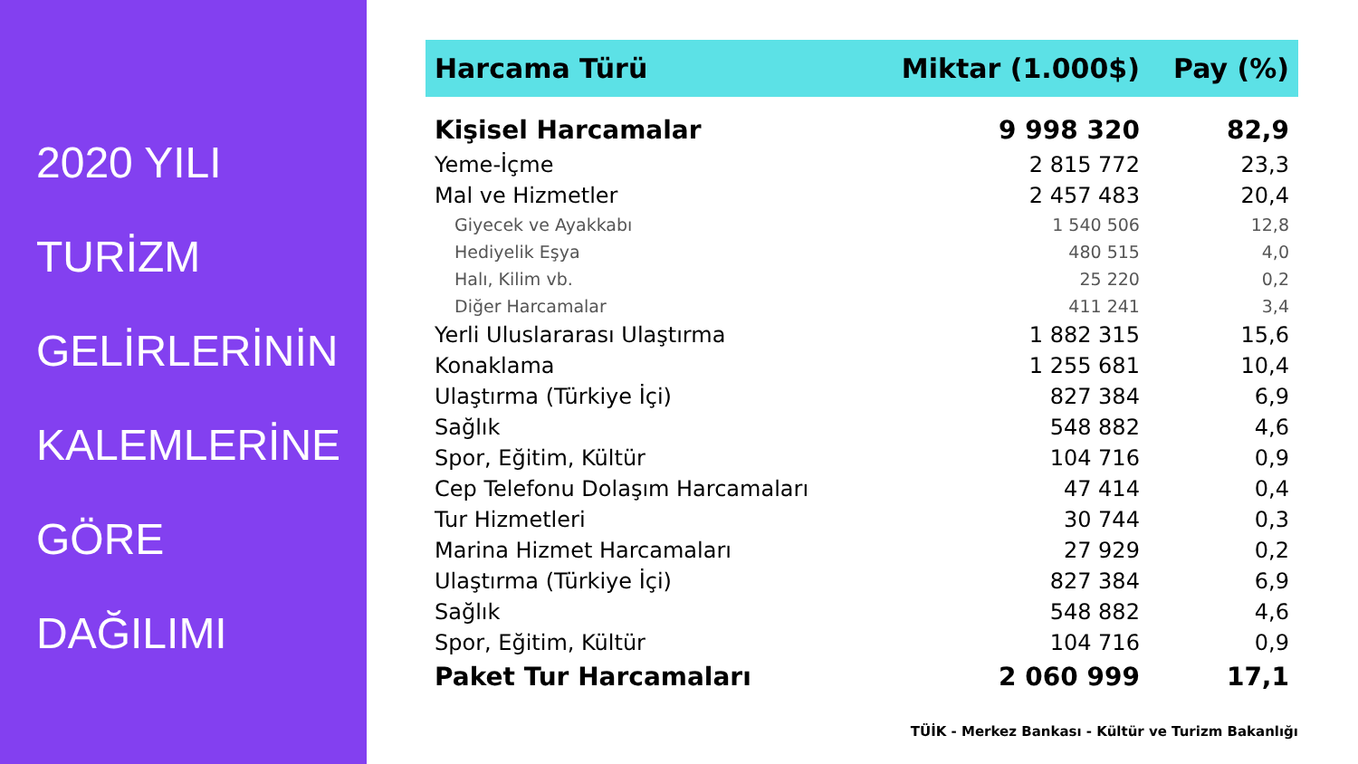2020 YILI
TURİZM
GELİRLERİNİN
KALEMLERİNE
GÖRE
DAĞILIMI
| Harcama Türü | Miktar (1.000$) | Pay (%) |
| --- | --- | --- |
| Kişisel Harcamalar | 9 998 320 | 82,9 |
| Yeme-İçme | 2 815 772 | 23,3 |
| Mal ve Hizmetler | 2 457 483 | 20,4 |
| Giyecek ve Ayakkabı | 1 540 506 | 12,8 |
| Hediyelik Eşya | 480 515 | 4,0 |
| Halı, Kilim vb. | 25 220 | 0,2 |
| Diğer Harcamalar | 411 241 | 3,4 |
| Yerli Uluslararası Ulaştırma | 1 882 315 | 15,6 |
| Konaklama | 1 255 681 | 10,4 |
| Ulaştırma (Türkiye İçi) | 827 384 | 6,9 |
| Sağlık | 548 882 | 4,6 |
| Spor, Eğitim, Kültür | 104 716 | 0,9 |
| Cep Telefonu Dolaşım Harcamaları | 47 414 | 0,4 |
| Tur Hizmetleri | 30 744 | 0,3 |
| Marina Hizmet Harcamaları | 27 929 | 0,2 |
| Ulaştırma (Türkiye İçi) | 827 384 | 6,9 |
| Sağlık | 548 882 | 4,6 |
| Spor, Eğitim, Kültür | 104 716 | 0,9 |
| Paket Tur Harcamaları | 2 060 999 | 17,1 |
TÜİK - Merkez Bankası - Kültür ve Turizm Bakanlığı